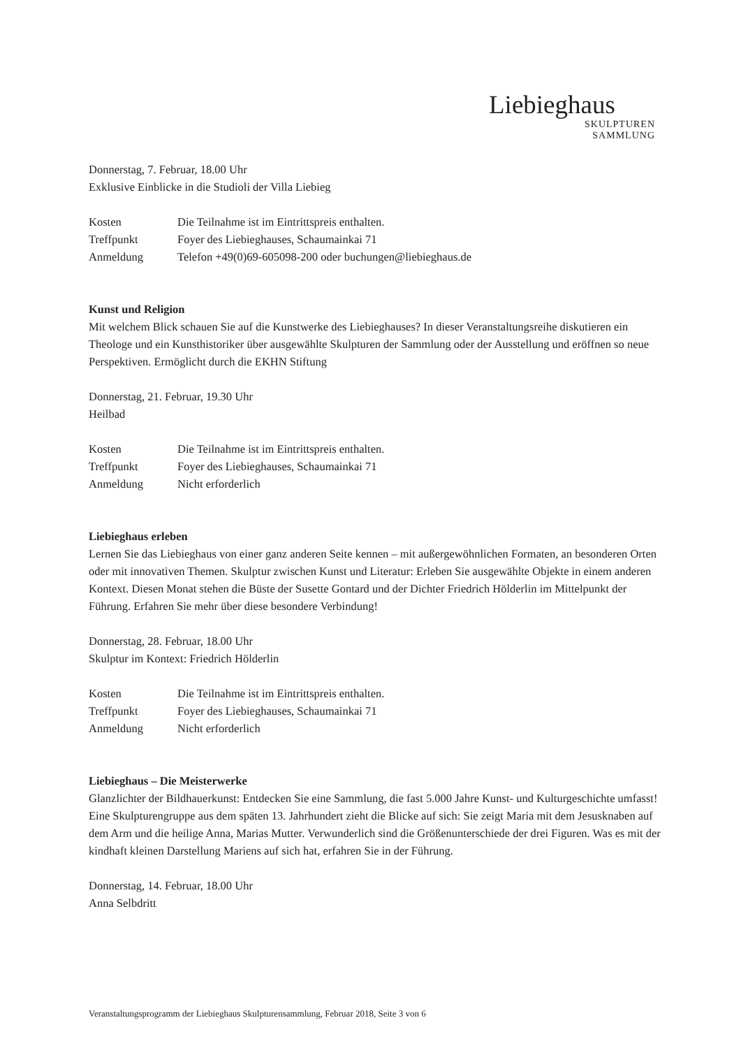Liebieghaus
SKULPTUREN
SAMMLUNG
Donnerstag, 7. Februar, 18.00 Uhr
Exklusive Einblicke in die Studioli der Villa Liebieg
Kosten Die Teilnahme ist im Eintrittspreis enthalten.
Treffpunkt Foyer des Liebieghauses, Schaumainkai 71
Anmeldung Telefon +49(0)69-605098-200 oder buchungen@liebieghaus.de
Kunst und Religion
Mit welchem Blick schauen Sie auf die Kunstwerke des Liebieghauses? In dieser Veranstaltungsreihe diskutieren ein Theologe und ein Kunsthistoriker über ausgewählte Skulpturen der Sammlung oder der Ausstellung und eröffnen so neue Perspektiven. Ermöglicht durch die EKHN Stiftung
Donnerstag, 21. Februar, 19.30 Uhr
Heilbad
Kosten Die Teilnahme ist im Eintrittspreis enthalten.
Treffpunkt Foyer des Liebieghauses, Schaumainkai 71
Anmeldung Nicht erforderlich
Liebieghaus erleben
Lernen Sie das Liebieghaus von einer ganz anderen Seite kennen – mit außergewöhnlichen Formaten, an besonderen Orten oder mit innovativen Themen. Skulptur zwischen Kunst und Literatur: Erleben Sie ausgewählte Objekte in einem anderen Kontext. Diesen Monat stehen die Büste der Susette Gontard und der Dichter Friedrich Hölderlin im Mittelpunkt der Führung. Erfahren Sie mehr über diese besondere Verbindung!
Donnerstag, 28. Februar, 18.00 Uhr
Skulptur im Kontext: Friedrich Hölderlin
Kosten Die Teilnahme ist im Eintrittspreis enthalten.
Treffpunkt Foyer des Liebieghauses, Schaumainkai 71
Anmeldung Nicht erforderlich
Liebieghaus – Die Meisterwerke
Glanzlichter der Bildhauerkunst: Entdecken Sie eine Sammlung, die fast 5.000 Jahre Kunst- und Kulturgeschichte umfasst! Eine Skulpturengruppe aus dem späten 13. Jahrhundert zieht die Blicke auf sich: Sie zeigt Maria mit dem Jesusknaben auf dem Arm und die heilige Anna, Marias Mutter. Verwunderlich sind die Größenunterschiede der drei Figuren. Was es mit der kindhaft kleinen Darstellung Mariens auf sich hat, erfahren Sie in der Führung.
Donnerstag, 14. Februar, 18.00 Uhr
Anna Selbdritt
Veranstaltungsprogramm der Liebieghaus Skulpturensammlung, Februar 2018, Seite 3 von 6